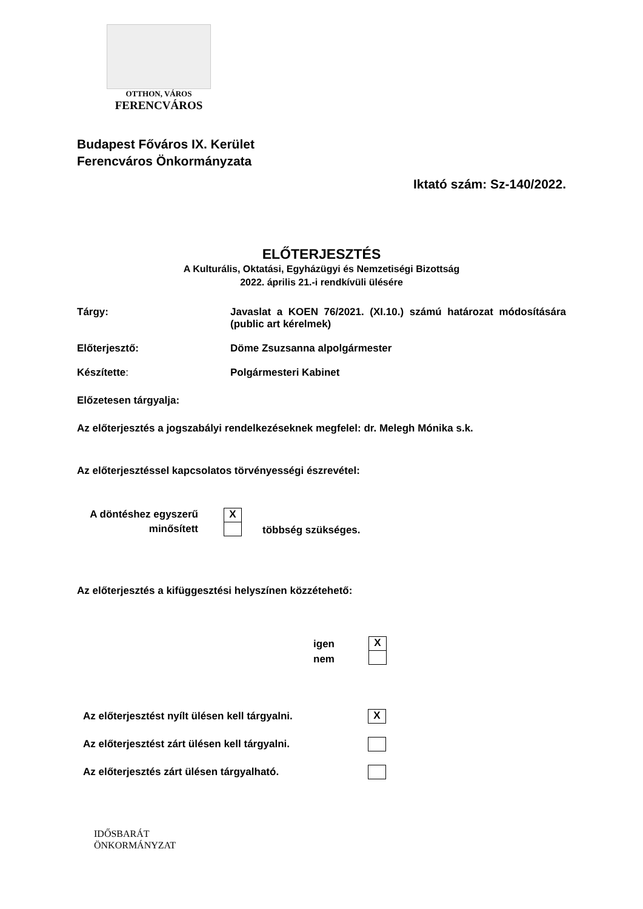OTTHON, VÁROS
FERENCVÁROS
Budapest Főváros IX. Kerület
Ferencváros Önkormányzata
Iktató szám: Sz-140/2022.
ELŐTERJESZTÉS
A Kulturális, Oktatási, Egyházügyi és Nemzetiségi Bizottság
2022. április 21.-i rendkívüli ülésére
Tárgy: Javaslat a KOEN 76/2021. (XI.10.) számú határozat módosítására (public art kérelmek)
Előterjesztő: Döme Zsuzsanna alpolgármester
Készítette: Polgármesteri Kabinet
Előzetesen tárgyalja:
Az előterjesztés a jogszabályi rendelkezéseknek megfelel: dr. Melegh Mónika s.k.
Az előterjesztéssel kapcsolatos törvényességi észrevétel:
A döntéshez egyszerű
minősített
X
többség szükséges.
Az előterjesztés a kifüggesztési helyszínen közzétehető:
igen
nem
X
Az előterjesztést nyílt ülésen kell tárgyalni. X
Az előterjesztést zárt ülésen kell tárgyalni.
Az előterjesztés zárt ülésen tárgyalható.
IDŐSBARÁT
ÖNKORMÁNYZAT